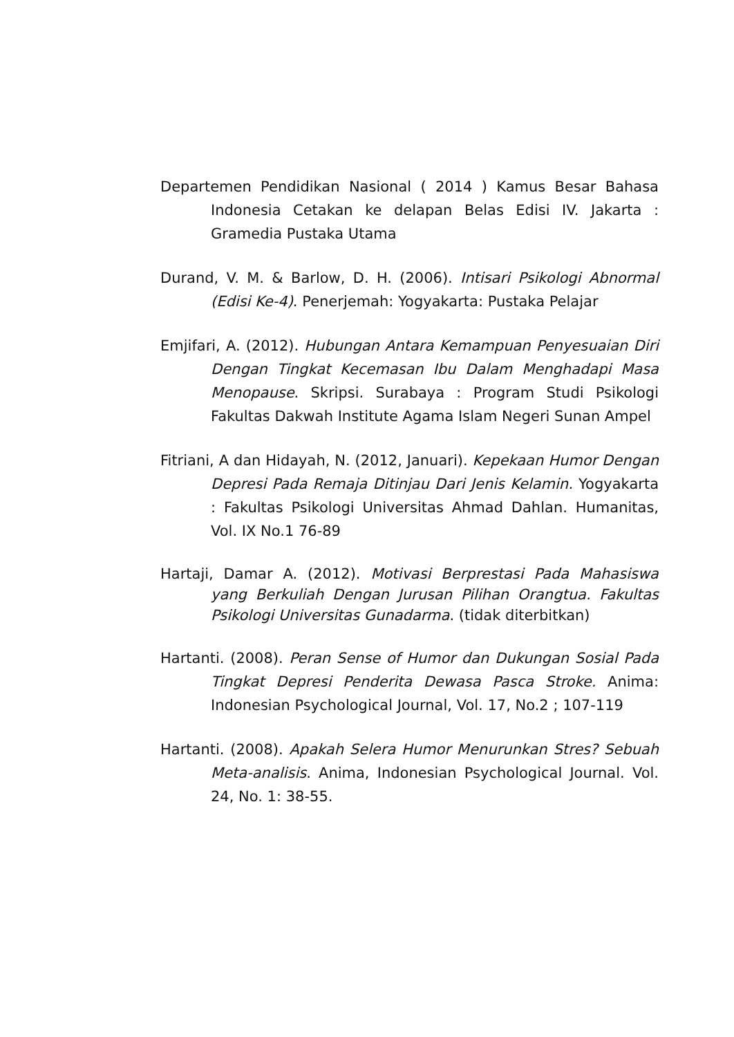Departemen Pendidikan Nasional ( 2014 ) Kamus Besar Bahasa Indonesia Cetakan ke delapan Belas Edisi IV. Jakarta : Gramedia Pustaka Utama
Durand, V. M. & Barlow, D. H. (2006). Intisari Psikologi Abnormal (Edisi Ke-4). Penerjemah: Yogyakarta: Pustaka Pelajar
Emjifari, A. (2012). Hubungan Antara Kemampuan Penyesuaian Diri Dengan Tingkat Kecemasan Ibu Dalam Menghadapi Masa Menopause. Skripsi. Surabaya : Program Studi Psikologi Fakultas Dakwah Institute Agama Islam Negeri Sunan Ampel
Fitriani, A dan Hidayah, N. (2012, Januari). Kepekaan Humor Dengan Depresi Pada Remaja Ditinjau Dari Jenis Kelamin. Yogyakarta : Fakultas Psikologi Universitas Ahmad Dahlan. Humanitas, Vol. IX No.1 76-89
Hartaji, Damar A. (2012). Motivasi Berprestasi Pada Mahasiswa yang Berkuliah Dengan Jurusan Pilihan Orangtua. Fakultas Psikologi Universitas Gunadarma. (tidak diterbitkan)
Hartanti. (2008). Peran Sense of Humor dan Dukungan Sosial Pada Tingkat Depresi Penderita Dewasa Pasca Stroke. Anima: Indonesian Psychological Journal, Vol. 17, No.2 ; 107-119
Hartanti. (2008). Apakah Selera Humor Menurunkan Stres? Sebuah Meta-analisis. Anima, Indonesian Psychological Journal. Vol. 24, No. 1: 38-55.